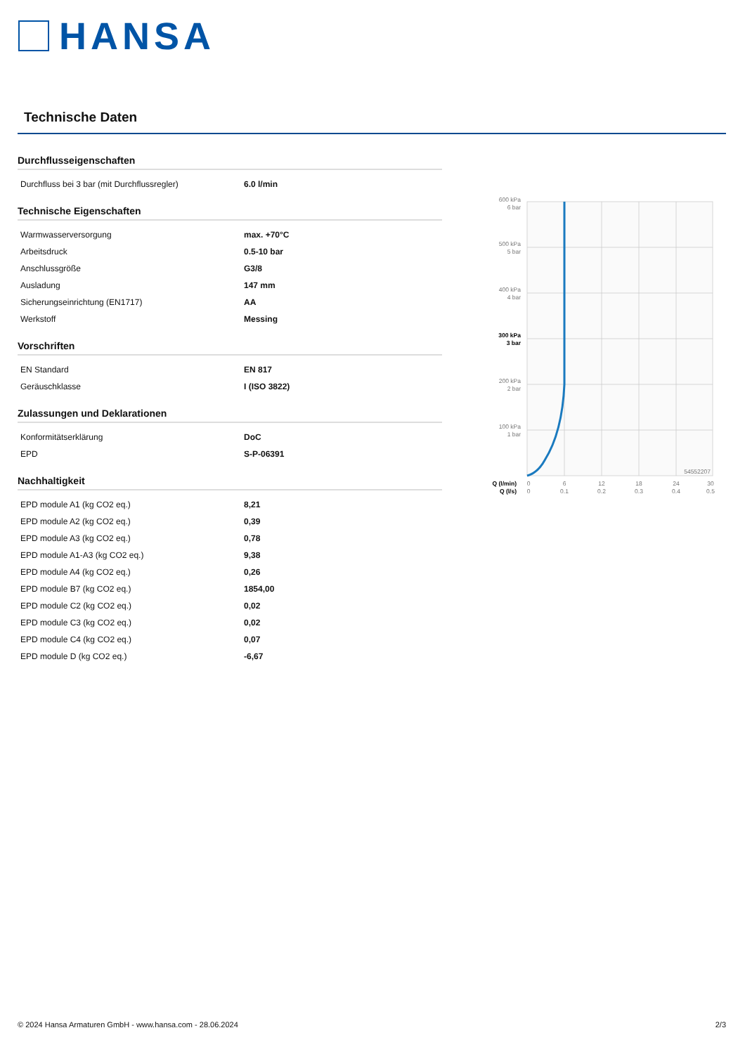HANSA
Technische Daten
Durchflusseigenschaften
| Durchfluss bei 3 bar (mit Durchflussregler) | 6.0 l/min |
Technische Eigenschaften
| Warmwasserversorgung | max. +70°C |
| Arbeitsdruck | 0.5-10 bar |
| Anschlussgröße | G3/8 |
| Ausladung | 147 mm |
| Sicherungseinrichtung (EN1717) | AA |
| Werkstoff | Messing |
Vorschriften
| EN Standard | EN 817 |
| Geräuschklasse | I (ISO 3822) |
Zulassungen und Deklarationen
| Konformitätserklärung | DoC |
| EPD | S-P-06391 |
Nachhaltigkeit
| EPD module A1 (kg CO2 eq.) | 8,21 |
| EPD module A2 (kg CO2 eq.) | 0,39 |
| EPD module A3 (kg CO2 eq.) | 0,78 |
| EPD module A1-A3 (kg CO2 eq.) | 9,38 |
| EPD module A4 (kg CO2 eq.) | 0,26 |
| EPD module B7 (kg CO2 eq.) | 1854,00 |
| EPD module C2 (kg CO2 eq.) | 0,02 |
| EPD module C3 (kg CO2 eq.) | 0,02 |
| EPD module C4 (kg CO2 eq.) | 0,07 |
| EPD module D (kg CO2 eq.) | -6,67 |
600 kPa
6 bar
500 kPa
5 bar
400 kPa
4 bar
300 kPa
3 bar
200 kPa
2 bar
100 kPa
1 bar
54552207
Q (l/min)
Q (l/s)
0
6
12
18
24
30
0
0.1
0.2
0.3
0.4
0.5
© 2024 Hansa Armaturen GmbH - www.hansa.com - 28.06.2024 2/3